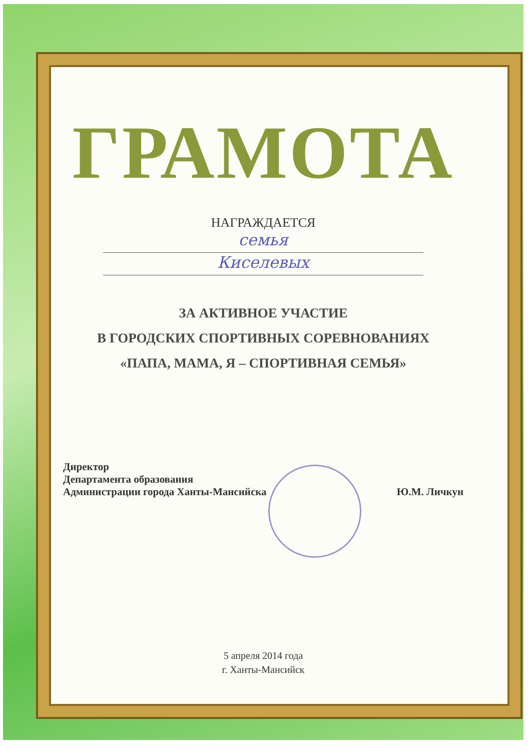ГРАМОТА
НАГРАЖДАЕТСЯ
семья
Киселевых
ЗА АКТИВНОЕ УЧАСТИЕ
В ГОРОДСКИХ СПОРТИВНЫХ СОРЕВНОВАНИЯХ
«ПАПА, МАМА, Я – СПОРТИВНАЯ СЕМЬЯ»
Директор
Департамента образования
Администрации города Ханты-Мансийска
Ю.М. Личкун
5 апреля 2014 года
г. Ханты-Мансийск